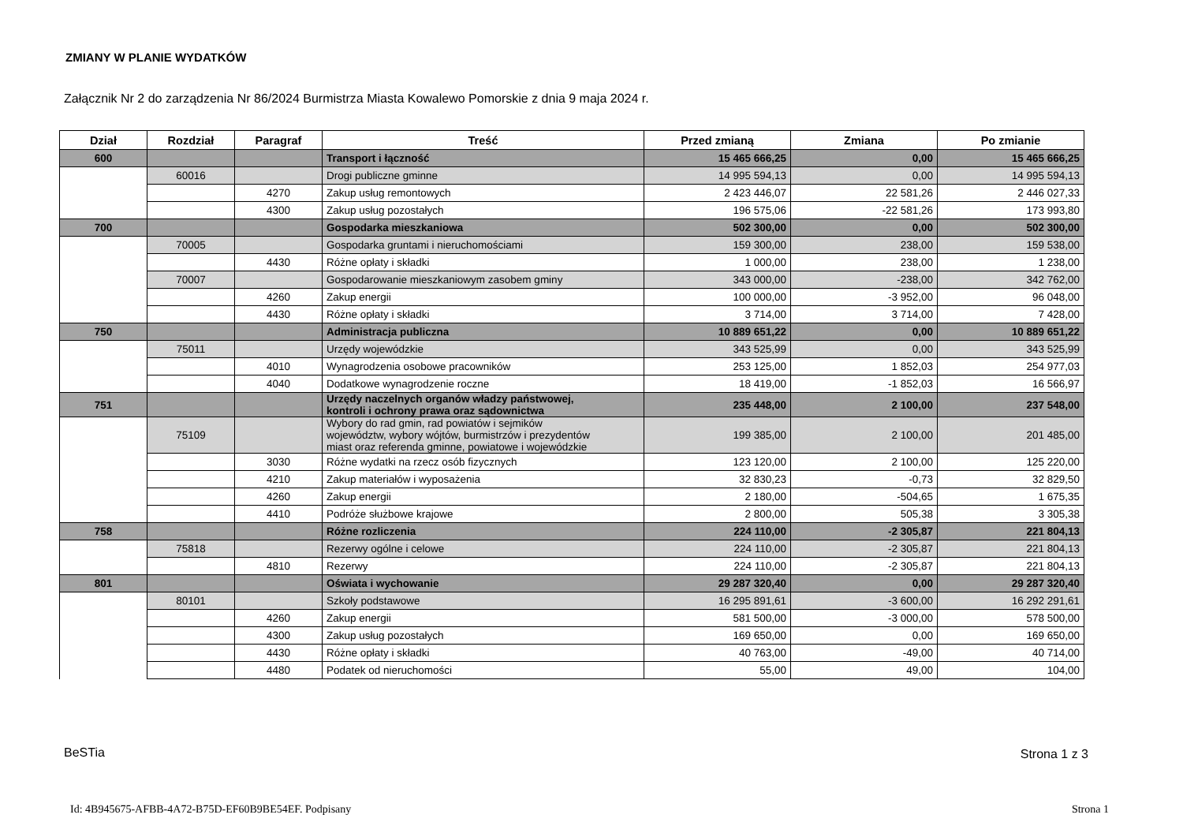ZMIANY W PLANIE WYDATKÓW
Załącznik Nr 2 do zarządzenia Nr 86/2024 Burmistrza Miasta Kowalewo Pomorskie z dnia 9 maja 2024 r.
| Dział | Rozdział | Paragraf | Treść | Przed zmianą | Zmiana | Po zmianie |
| --- | --- | --- | --- | --- | --- | --- |
| 600 | | | Transport i łączność | 15 465 666,25 | 0,00 | 15 465 666,25 |
| | 60016 | | Drogi publiczne gminne | 14 995 594,13 | 0,00 | 14 995 594,13 |
| | | 4270 | Zakup usług remontowych | 2 423 446,07 | 22 581,26 | 2 446 027,33 |
| | | 4300 | Zakup usług pozostałych | 196 575,06 | -22 581,26 | 173 993,80 |
| 700 | | | Gospodarka mieszkaniowa | 502 300,00 | 0,00 | 502 300,00 |
| | 70005 | | Gospodarka gruntami i nieruchomościami | 159 300,00 | 238,00 | 159 538,00 |
| | | 4430 | Różne opłaty i składki | 1 000,00 | 238,00 | 1 238,00 |
| | 70007 | | Gospodarowanie mieszkaniowym zasobem gminy | 343 000,00 | -238,00 | 342 762,00 |
| | | 4260 | Zakup energii | 100 000,00 | -3 952,00 | 96 048,00 |
| | | 4430 | Różne opłaty i składki | 3 714,00 | 3 714,00 | 7 428,00 |
| 750 | | | Administracja publiczna | 10 889 651,22 | 0,00 | 10 889 651,22 |
| | 75011 | | Urzędy wojewódzkie | 343 525,99 | 0,00 | 343 525,99 |
| | | 4010 | Wynagrodzenia osobowe pracowników | 253 125,00 | 1 852,03 | 254 977,03 |
| | | 4040 | Dodatkowe wynagrodzenie roczne | 18 419,00 | -1 852,03 | 16 566,97 |
| 751 | | | Urzędy naczelnych organów władzy państwowej, kontroli i ochrony prawa oraz sądownictwa | 235 448,00 | 2 100,00 | 237 548,00 |
| | 75109 | | Wybory do rad gmin, rad powiatów i sejmików województw, wybory wójtów, burmistrzów i prezydentów miast oraz referenda gminne, powiatowe i wojewódzkie | 199 385,00 | 2 100,00 | 201 485,00 |
| | | 3030 | Różne wydatki na rzecz osób fizycznych | 123 120,00 | 2 100,00 | 125 220,00 |
| | | 4210 | Zakup materiałów i wyposażenia | 32 830,23 | -0,73 | 32 829,50 |
| | | 4260 | Zakup energii | 2 180,00 | -504,65 | 1 675,35 |
| | | 4410 | Podróże służbowe krajowe | 2 800,00 | 505,38 | 3 305,38 |
| 758 | | | Różne rozliczenia | 224 110,00 | -2 305,87 | 221 804,13 |
| | 75818 | | Rezerwy ogólne i celowe | 224 110,00 | -2 305,87 | 221 804,13 |
| | | 4810 | Rezerwy | 224 110,00 | -2 305,87 | 221 804,13 |
| 801 | | | Oświata i wychowanie | 29 287 320,40 | 0,00 | 29 287 320,40 |
| | 80101 | | Szkoły podstawowe | 16 295 891,61 | -3 600,00 | 16 292 291,61 |
| | | 4260 | Zakup energii | 581 500,00 | -3 000,00 | 578 500,00 |
| | | 4300 | Zakup usług pozostałych | 169 650,00 | 0,00 | 169 650,00 |
| | | 4430 | Różne opłaty i składki | 40 763,00 | -49,00 | 40 714,00 |
| | | 4480 | Podatek od nieruchomości | 55,00 | 49,00 | 104,00 |
BeSTia Strona 1 z 3
Id: 4B945675-AFBB-4A72-B75D-EF60B9BE54EF. Podpisany
Strona 1